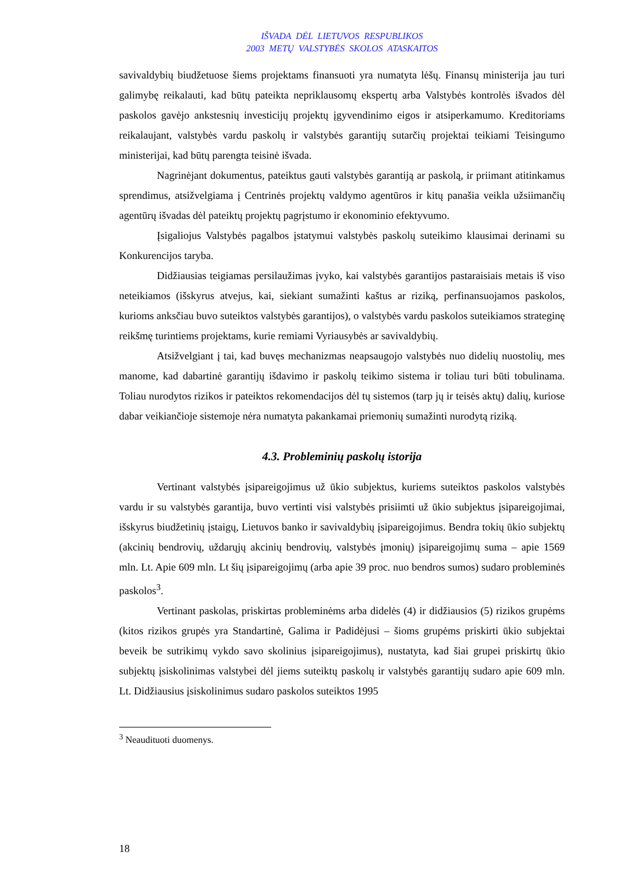IŠVADA DĖL LIETUVOS RESPUBLIKOS
2003 METŲ VALSTYBĖS SKOLOS ATASKAITOS
savivaldybių biudžetuose šiems projektams finansuoti yra numatyta lėšų. Finansų ministerija jau turi galimybę reikalauti, kad būtų pateikta nepriklausomų ekspertų arba Valstybės kontrolės išvados dėl paskolos gavėjo ankstesnių investicijų projektų įgyvendinimo eigos ir atsiperkamumo. Kreditoriams reikalaujant, valstybės vardu paskolų ir valstybės garantijų sutarčių projektai teikiami Teisingumo ministerijai, kad būtų parengta teisinė išvada.
Nagrinėjant dokumentus, pateiktus gauti valstybės garantiją ar paskolą, ir priimant atitinkamus sprendimus, atsižvelgiama į Centrinės projektų valdymo agentūros ir kitų panašia veikla užsiimančių agentūrų išvadas dėl pateiktų projektų pagrįstumo ir ekonominio efektyvumo.
Įsigaliojus Valstybės pagalbos įstatymui valstybės paskolų suteikimo klausimai derinami su Konkurencijos taryba.
Didžiausias teigiamas persilaužimas įvyko, kai valstybės garantijos pastaraisiais metais iš viso neteikiamos (išskyrus atvejus, kai, siekiant sumažinti kaštus ar riziką, perfinansuojamos paskolos, kurioms anksčiau buvo suteiktos valstybės garantijos), o valstybės vardu paskolos suteikiamos strateginę reikšmę turintiems projektams, kurie remiami Vyriausybės ar savivaldybių.
Atsižvelgiant į tai, kad buvęs mechanizmas neapsaugojo valstybės nuo didelių nuostolių, mes manome, kad dabartinė garantijų išdavimo ir paskolų teikimo sistema ir toliau turi būti tobulinama. Toliau nurodytos rizikos ir pateiktos rekomendacijos dėl tų sistemos (tarp jų ir teisės aktų) dalių, kuriose dabar veikiančioje sistemoje nėra numatyta pakankamai priemonių sumažinti nurodytą riziką.
4.3. Probleminių paskolų istorija
Vertinant valstybės įsipareigojimus už ūkio subjektus, kuriems suteiktos paskolos valstybės vardu ir su valstybės garantija, buvo vertinti visi valstybės prisiimti už ūkio subjektus įsipareigojimai, išskyrus biudžetinių įstaigų, Lietuvos banko ir savivaldybių įsipareigojimus. Bendra tokių ūkio subjektų (akcinių bendrovių, uždarųjų akcinių bendrovių, valstybės įmonių) įsipareigojimų suma – apie 1569 mln. Lt. Apie 609 mln. Lt šių įsipareigojimų (arba apie 39 proc. nuo bendros sumos) sudaro probleminės paskolos<sup>3</sup>.
Vertinant paskolas, priskirtas probleminėms arba didelės (4) ir didžiausios (5) rizikos grupėms (kitos rizikos grupės yra Standartinė, Galima ir Padidėjusi – šioms grupėms priskirti ūkio subjektai beveik be sutrikimų vykdo savo skolinius įsipareigojimus), nustatyta, kad šiai grupei priskirtų ūkio subjektų įsiskolinimas valstybei dėl jiems suteiktų paskolų ir valstybės garantijų sudaro apie 609 mln. Lt. Didžiausius įsiskolinimus sudaro paskolos suteiktos 1995
<sup>3</sup> Neaudituoti duomenys.
18